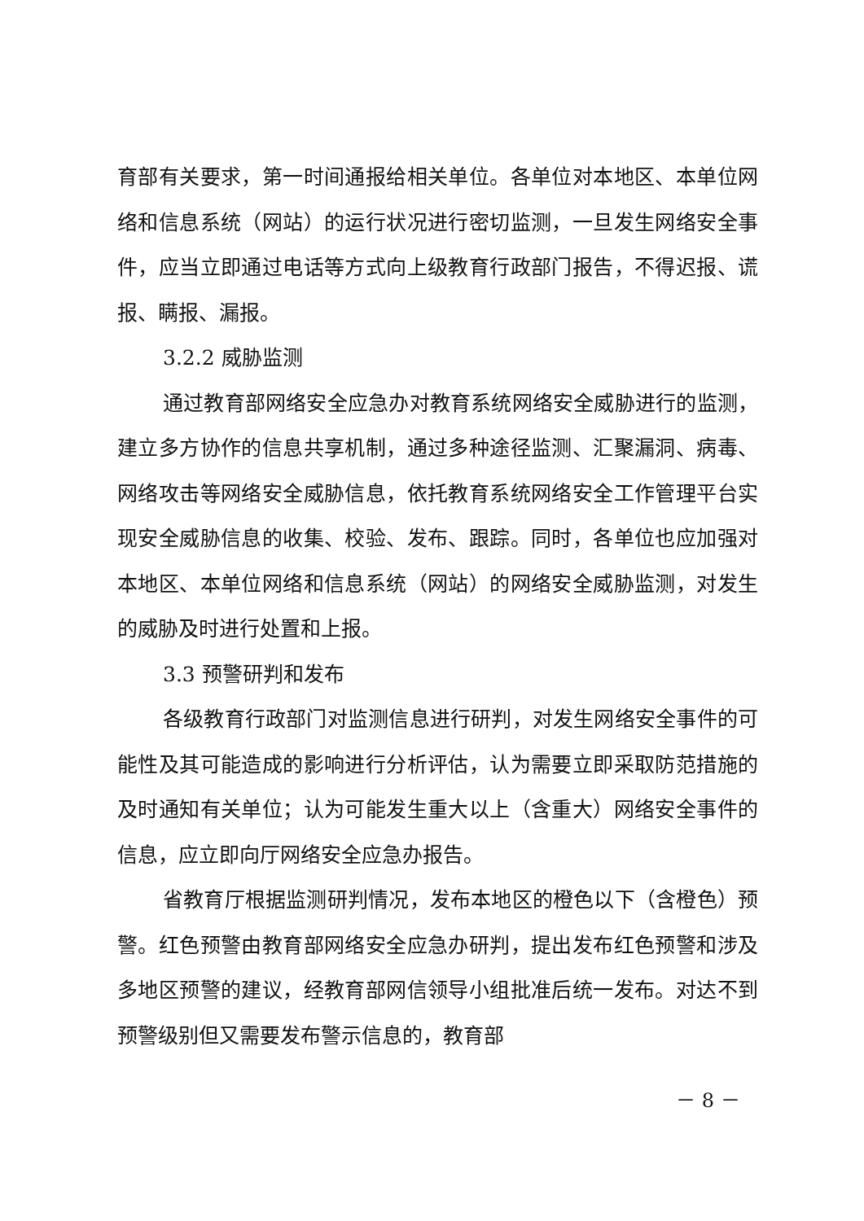育部有关要求，第一时间通报给相关单位。各单位对本地区、本单位网络和信息系统（网站）的运行状况进行密切监测，一旦发生网络安全事件，应当立即通过电话等方式向上级教育行政部门报告，不得迟报、谎报、瞒报、漏报。
3.2.2 威胁监测
通过教育部网络安全应急办对教育系统网络安全威胁进行的监测，建立多方协作的信息共享机制，通过多种途径监测、汇聚漏洞、病毒、网络攻击等网络安全威胁信息，依托教育系统网络安全工作管理平台实现安全威胁信息的收集、校验、发布、跟踪。同时，各单位也应加强对本地区、本单位网络和信息系统（网站）的网络安全威胁监测，对发生的威胁及时进行处置和上报。
3.3 预警研判和发布
各级教育行政部门对监测信息进行研判，对发生网络安全事件的可能性及其可能造成的影响进行分析评估，认为需要立即采取防范措施的及时通知有关单位；认为可能发生重大以上（含重大）网络安全事件的信息，应立即向厅网络安全应急办报告。
省教育厅根据监测研判情况，发布本地区的橙色以下（含橙色）预警。红色预警由教育部网络安全应急办研判，提出发布红色预警和涉及多地区预警的建议，经教育部网信领导小组批准后统一发布。对达不到预警级别但又需要发布警示信息的，教育部
－ 8 －